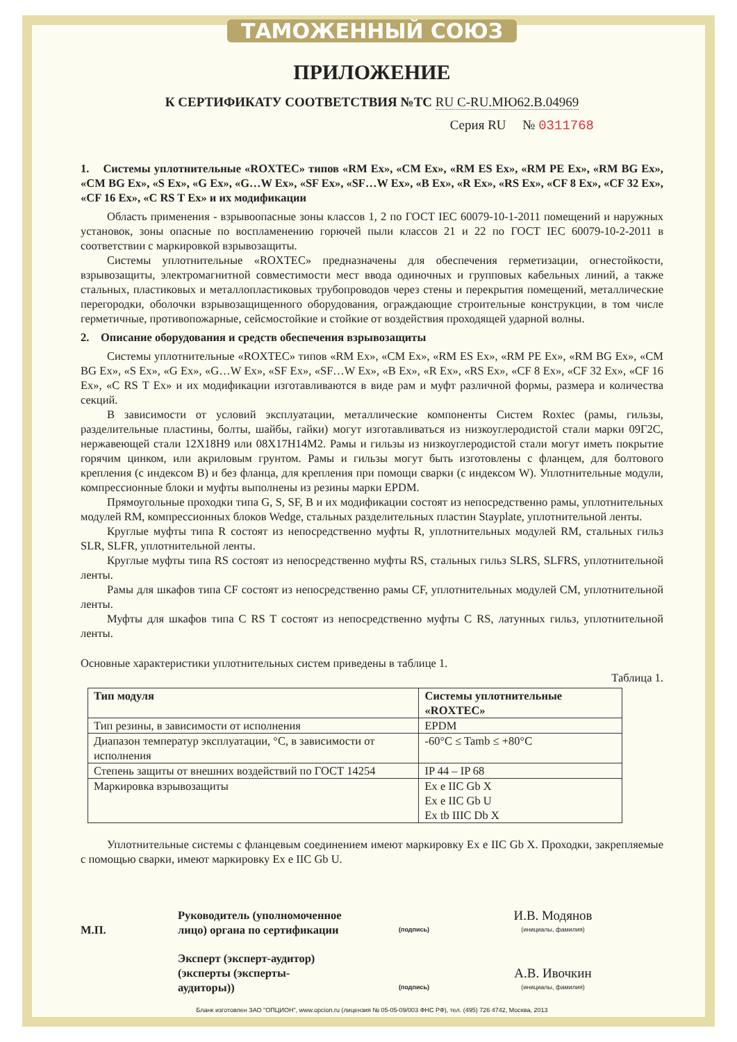ТАМОЖЕННЫЙ СОЮЗ
ПРИЛОЖЕНИЕ
К СЕРТИФИКАТУ СООТВЕТСТВИЯ №ТС RU C-RU.МЮ62.В.04969
Серия RU № 0311768
1. Системы уплотнительные «ROXTEC» типов «RM Ex», «CM Ex», «RM ES Ex», «RM PE Ex», «RM BG Ex», «CM BG Ex», «S Ex», «G Ex», «G…W Ex», «SF Ex», «SF…W Ex», «B Ex», «R Ex», «RS Ex», «CF 8 Ex», «CF 32 Ex», «CF 16 Ex», «C RS T Ex» и их модификации
Область применения - взрывоопасные зоны классов 1, 2 по ГОСТ IEC 60079-10-1-2011 помещений и наружных установок, зоны опасные по воспламенению горючей пыли классов 21 и 22 по ГОСТ IEC 60079-10-2-2011 в соответствии с маркировкой взрывозащиты.
Системы уплотнительные «ROXTEC» предназначены для обеспечения герметизации, огнестойкости, взрывозащиты, электромагнитной совместимости мест ввода одиночных и групповых кабельных линий, а также стальных, пластиковых и металлопластиковых трубопроводов через стены и перекрытия помещений, металлические перегородки, оболочки взрывозащищенного оборудования, ограждающие строительные конструкции, в том числе герметичные, противопожарные, сейсмостойкие и стойкие от воздействия проходящей ударной волны.
2. Описание оборудования и средств обеспечения взрывозащиты
Системы уплотнительные «ROXTEC» типов «RM Ex», «CM Ex», «RM ES Ex», «RM PE Ex», «RM BG Ex», «CM BG Ex», «S Ex», «G Ex», «G…W Ex», «SF Ex», «SF…W Ex», «B Ex», «R Ex», «RS Ex», «CF 8 Ex», «CF 32 Ex», «CF 16 Ex», «C RS T Ex» и их модификации изготавливаются в виде рам и муфт различной формы, размера и количества секций.
В зависимости от условий эксплуатации, металлические компоненты Систем Roxtec (рамы, гильзы, разделительные пластины, болты, шайбы, гайки) могут изготавливаться из низкоуглеродистой стали марки 09Г2С, нержавеющей стали 12Х18Н9 или 08Х17Н14М2. Рамы и гильзы из низкоуглеродистой стали могут иметь покрытие горячим цинком, или акриловым грунтом. Рамы и гильзы могут быть изготовлены с фланцем, для болтового крепления (с индексом B) и без фланца, для крепления при помощи сварки (с индексом W). Уплотнительные модули, компрессионные блоки и муфты выполнены из резины марки EPDM.
Прямоугольные проходки типа G, S, SF, B и их модификации состоят из непосредственно рамы, уплотнительных модулей RM, компрессионных блоков Wedge, стальных разделительных пластин Stayplate, уплотнительной ленты.
Круглые муфты типа R состоят из непосредственно муфты R, уплотнительных модулей RM, стальных гильз SLR, SLFR, уплотнительной ленты.
Круглые муфты типа RS состоят из непосредственно муфты RS, стальных гильз SLRS, SLFRS, уплотнительной ленты.
Рамы для шкафов типа CF состоят из непосредственно рамы CF, уплотнительных модулей CM, уплотнительной ленты.
Муфты для шкафов типа C RS T состоят из непосредственно муфты C RS, латунных гильз, уплотнительной ленты.
Основные характеристики уплотнительных систем приведены в таблице 1.
Таблица 1.
| Тип модуля | Системы уплотнительные «ROXTEC» |
| --- | --- |
| Тип резины, в зависимости от исполнения | EPDM |
| Диапазон температур эксплуатации, °С, в зависимости от исполнения | -60°C ≤ Tamb ≤ +80°C |
| Степень защиты от внешних воздействий по ГОСТ 14254 | IP 44 – IP 68 |
| Маркировка взрывозащиты | Ex e IIC Gb X Ex e IIC Gb U Ex tb IIIC Db X |
Уплотнительные системы с фланцевым соединением имеют маркировку Ex e IIC Gb X. Проходки, закрепляемые с помощью сварки, имеют маркировку Ex e IIC Gb U.
М.П.
Руководитель (уполномоченное лицо) органа по сертификации
(подпись)
И.В. Модянов
(инициалы, фамилия)
Эксперт (эксперт-аудитор) (эксперты (эксперты-аудиторы))
(подпись)
А.В. Ивочкин
(инициалы, фамилия)
Бланк изготовлен ЗАО "ОПЦИОН", www.opcion.ru (лицензия № 05-05-09/003 ФНС РФ), тел. (495) 726 4742, Москва, 2013